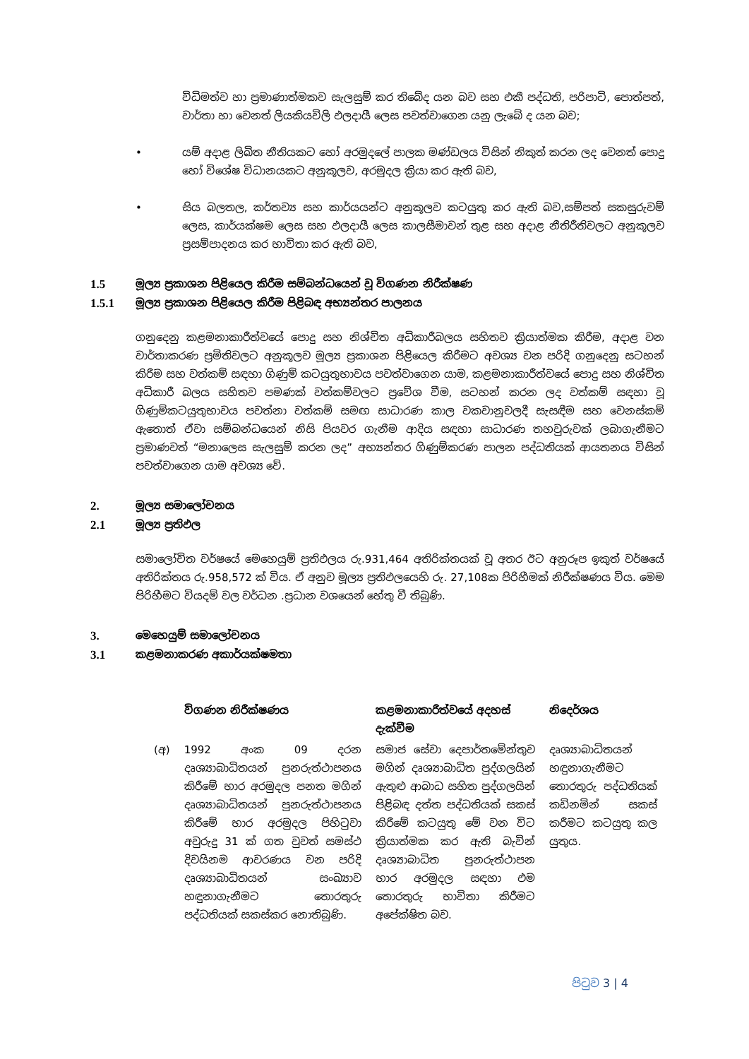විධිමත්ව හා ප්‍රමාණාත්මකව සැලසුම් කර තිබේද යන බව සහ එකී පද්ධති, පරිපාටි, පොත්පත්, වාර්තා හා වෙනත් ලියකියවිලි ඵලදායී ලෙස පවත්වාගෙන යනු ලැබේ ද යන බව;
• යම් අදාළ ලිඛිත නීතියකට හෝ අරමුදලේ පාලක මණ්ඩලය විසින් නිකුත් කරන ලද වෙනත් පොදු හෝ විශේෂ විධානයකට අනුකූලව, අරමුදල ක්‍රියා කර ඇති බව,
• සිය බලතල, කර්තව්‍ය සහ කාර්යයන්ට අනුකූලව කටයුතු කර ඇති බව,සම්පත් සකසුරුවම් ලෙස, කාර්යක්ෂම ලෙස සහ ඵලදායී ලෙස කාලසීමාවන් තුළ සහ අදාළ නීතිරීතිවලට අනුකූලව ප්‍රසම්පාදනය කර භාවිතා කර ඇති බව,
1.5 මූල්‍ය ප්‍රකාශන පිළියෙල කිරීම සම්බන්ධයෙන් වූ විගණන නිරීක්ෂණ
1.5.1 මූල්‍ය ප්‍රකාශන පිළියෙල කිරීම පිළිබඳ අභ්‍යන්තර පාලනය
ගනුදෙනු කළමනාකාරීත්වයේ පොදු සහ නිශ්චිත අධිකාරීබලය සහිතව ක්‍රියාත්මක කිරීම, අදාළ වන වාර්තාකරණ ප්‍රමිතිවලට අනුකූලව මූල්‍ය ප්‍රකාශන පිළියෙල කිරීමට අවශ්‍ය වන පරිදි ගනුදෙනු සටහන් කිරීම සහ වත්කම් සඳහා ගිණුම් කටයුතුභාවය පවත්වාගෙන යාම, කළමනාකාරීත්වයේ පොදු සහ නිශ්චිත අධිකාරී බලය සහිතව පමණක් වත්කම්වලට ප්‍රවේශ වීම, සටහන් කරන ලද වත්කම් සඳහා වූ ගිණුම්කටයුතුභාවය පවත්නා වත්කම් සමඟ සාධාරණ කාල වකවානුවලදී සැසඳීම සහ වෙනස්කම් ඇතොත් ඒවා සම්බන්ධයෙන් නිසි පියවර ගැනීම ආදිය සඳහා සාධාරණ තහවුරුවක් ලබාගැනීමට ප්‍රමාණවත් “මනාලෙස සැලසුම් කරන ලද” අභ්‍යන්තර ගිණුම්කරණ පාලන පද්ධතියක් ආයතනය විසින් පවත්වාගෙන යාම අවශ්‍ය වේ.
2. මූල්‍ය සමාලෝචනය
2.1 මූල්‍ය ප්‍රතිඵල
සමාලෝචිත වර්ෂයේ මෙහෙයුම් ප්‍රතිඵලය රු.931,464 අතිරික්තයක් වූ අතර ඊට අනුරූප ඉකුත් වර්ෂයේ අතිරික්තය රු.958,572 ක් විය. ඒ අනුව මූල්‍ය ප්‍රතිඵලයෙහි රු. 27,108ක පිරිහීමක් නිරීක්ෂණය විය. මෙම පිරිහීමට වියදම් වල වර්ධන .ප්‍රධාන වශයෙන් හේතු වී තිබුණි.
3. මෙහෙයුම් සමාලෝචනය
3.1 කළමනාකරණ අකාර්යක්ෂමතා
| | විගණන නිරීක්ෂණය | කළමනාකාරීත්වයේ අදහස් දැක්වීම | නිදෙර්ශය |
| --- | --- | --- | --- |
| (අ) | 1992 අංක 09 දරන දෘශ්‍යාබාධිතයන් පුනරුත්ථාපනය කිරීමේ භාර අරමුදල පනත මගින් දෘශ්‍යාබාධිතයන් පුනරුත්ථාපනය කිරීමේ භාර අරමුදල පිහිටුවා අවුරුදු 31 ක් ගත වුවත් සමස්ථ දිවයිනම ආවරණය වන පරිදි දෘශ්‍යාබාධිතයන් සංඛ්‍යාව හඳුනාගැනීමට තොරතුරු පද්ධතියක් සකස්කර නොතිබුණි. | සමාජ සේවා දෙපාර්තමේන්තුව මගින් දෘශ්‍යාබාධිත පුද්ගලයින් ඇතුළු ආබාධ සහිත පුද්ගලයින් පිළිබඳ දත්ත පද්ධතියක් සකස් කිරීමේ කටයුතු මේ වන විට ක්‍රියාත්මක කර ඇති බැවින් දෘශ්‍යාබාධිත පුනරුත්ථාපන භාර අරමුදල සඳහා එම තොරතුරු භාවිතා කිරීමට අපේක්ෂිත බව. | දෘශ්‍යාබාධිතයන් හඳුනාගැනීමට තොරතුරු පද්ධතියක් කඩිනමින් සකස් කරීමට කටයුතු කල යුතුය. |
පිටුව 3 | 4